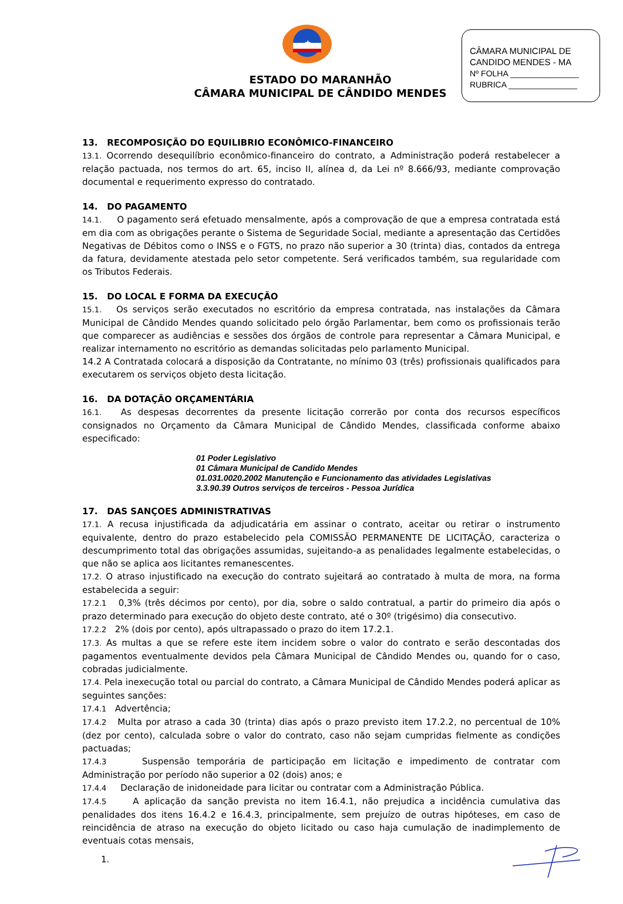CÂMARA MUNICIPAL DE
CANDIDO MENDES - MA
Nº FOLHA _______________
RUBRICA _______________
★
ESTADO DO MARANHÃO
CÂMARA MUNICIPAL DE CÂNDIDO MENDES
13. RECOMPOSIÇÃO DO EQUILIBRIO ECONÔMICO-FINANCEIRO
13.1. Ocorrendo desequilíbrio econômico-financeiro do contrato, a Administração poderá restabelecer a relação pactuada, nos termos do art. 65, inciso II, alínea d, da Lei nº 8.666/93, mediante comprovação documental e requerimento expresso do contratado.
14. DO PAGAMENTO
14.1. O pagamento será efetuado mensalmente, após a comprovação de que a empresa contratada está em dia com as obrigações perante o Sistema de Seguridade Social, mediante a apresentação das Certidões Negativas de Débitos como o INSS e o FGTS, no prazo não superior a 30 (trinta) dias, contados da entrega da fatura, devidamente atestada pelo setor competente. Será verificados também, sua regularidade com os Tributos Federais.
15. DO LOCAL E FORMA DA EXECUÇÃO
15.1. Os serviços serão executados no escritório da empresa contratada, nas instalações da Câmara Municipal de Cândido Mendes quando solicitado pelo órgão Parlamentar, bem como os profissionais terão que comparecer as audiências e sessões dos órgãos de controle para representar a Câmara Municipal, e realizar internamento no escritório as demandas solicitadas pelo parlamento Municipal.
14.2 A Contratada colocará a disposição da Contratante, no mínimo 03 (três) profissionais qualificados para executarem os serviços objeto desta licitação.
16. DA DOTAÇÃO ORÇAMENTÁRIA
16.1. As despesas decorrentes da presente licitação correrão por conta dos recursos específicos consignados no Orçamento da Câmara Municipal de Cândido Mendes, classificada conforme abaixo especificado:
01 Poder Legislativo
01 Câmara Municipal de Candido Mendes
01.031.0020.2002 Manutenção e Funcionamento das atividades Legislativas
3.3.90.39 Outros serviços de terceiros - Pessoa Jurídica
17. DAS SANÇOES ADMINISTRATIVAS
17.1. A recusa injustificada da adjudicatária em assinar o contrato, aceitar ou retirar o instrumento equivalente, dentro do prazo estabelecido pela COMISSÃO PERMANENTE DE LICITAÇÃO, caracteriza o descumprimento total das obrigações assumidas, sujeitando-a as penalidades legalmente estabelecidas, o que não se aplica aos licitantes remanescentes.
17.2. O atraso injustificado na execução do contrato sujeitará ao contratado à multa de mora, na forma estabelecida a seguir:
17.2.1 0,3% (três décimos por cento), por dia, sobre o saldo contratual, a partir do primeiro dia após o prazo determinado para execução do objeto deste contrato, até o 30º (trigésimo) dia consecutivo.
17.2.2 2% (dois por cento), após ultrapassado o prazo do item 17.2.1.
17.3. As multas a que se refere este item incidem sobre o valor do contrato e serão descontadas dos pagamentos eventualmente devidos pela Câmara Municipal de Cândido Mendes ou, quando for o caso, cobradas judicialmente.
17.4. Pela inexecução total ou parcial do contrato, a Câmara Municipal de Cândido Mendes poderá aplicar as seguintes sanções:
17.4.1 Advertência;
17.4.2 Multa por atraso a cada 30 (trinta) dias após o prazo previsto item 17.2.2, no percentual de 10% (dez por cento), calculada sobre o valor do contrato, caso não sejam cumpridas fielmente as condições pactuadas;
17.4.3 Suspensão temporária de participação em licitação e impedimento de contratar com Administração por período não superior a 02 (dois) anos; e
17.4.4 Declaração de inidoneidade para licitar ou contratar com a Administração Pública.
17.4.5 A aplicação da sanção prevista no item 16.4.1, não prejudica a incidência cumulativa das penalidades dos itens 16.4.2 e 16.4.3, principalmente, sem prejuízo de outras hipóteses, em caso de reincidência de atraso na execução do objeto licitado ou caso haja cumulação de inadimplemento de eventuais cotas mensais,
1.